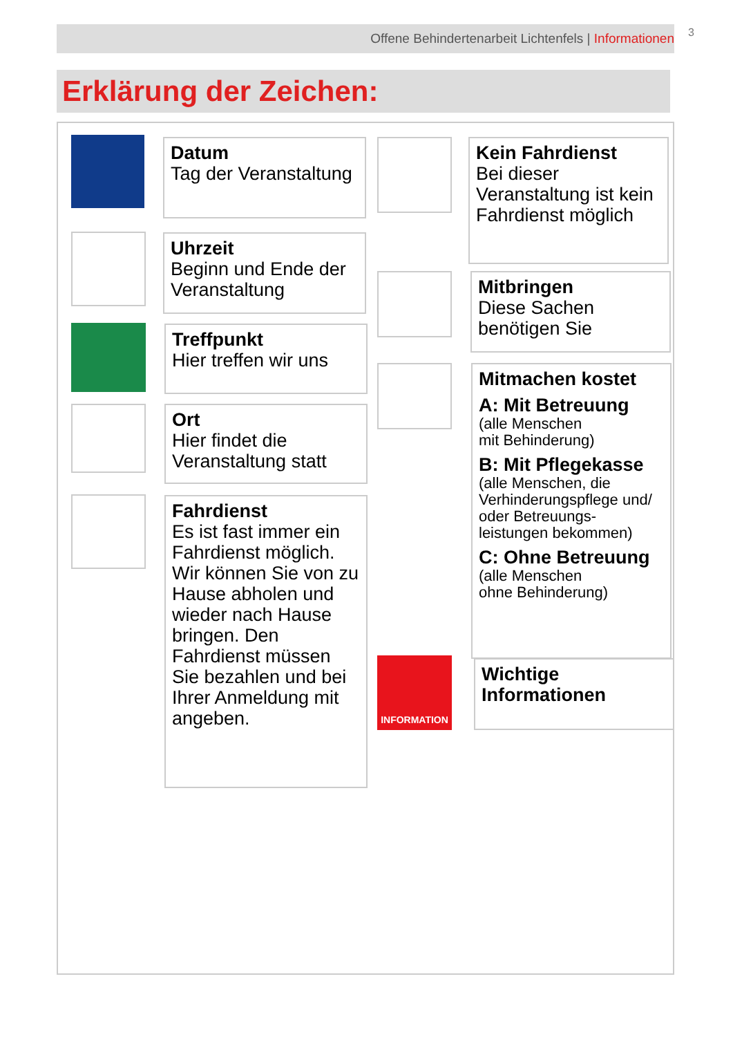Offene Behindertenarbeit Lichtenfels | Informationen 3
Erklärung der Zeichen:
Datum
Tag der Veranstaltung
Uhrzeit
Beginn und Ende der Veranstaltung
Treffpunkt
Hier treffen wir uns
Ort
Hier findet die Veranstaltung statt
Fahrdienst
Es ist fast immer ein Fahrdienst möglich. Wir können Sie von zu Hause abholen und wieder nach Hause bringen. Den Fahrdienst müssen Sie bezahlen und bei Ihrer Anmeldung mit angeben.
Kein Fahrdienst
Bei dieser Veranstaltung ist kein Fahrdienst möglich
Mitbringen
Diese Sachen benötigen Sie
Mitmachen kostet
A: Mit Betreuung
(alle Menschen
mit Behinderung)
B: Mit Pflegekasse
(alle Menschen, die Verhinderungspflege und/ oder Betreuungs-leistungen bekommen)
C: Ohne Betreuung
(alle Menschen
ohne Behinderung)
INFORMATION
Wichtige Informationen